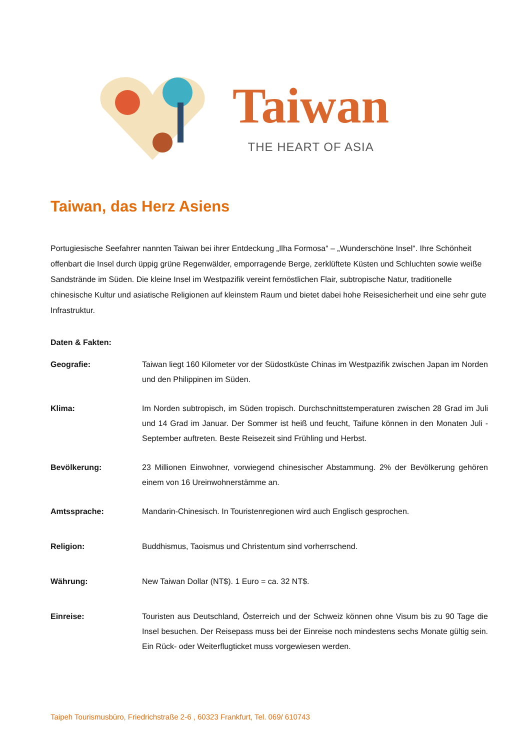Taiwan
THE HEART OF ASIA
Taiwan, das Herz Asiens
Portugiesische Seefahrer nannten Taiwan bei ihrer Entdeckung „Ilha Formosa“ – „Wunderschöne Insel“. Ihre Schönheit offenbart die Insel durch üppig grüne Regenwälder, emporragende Berge, zerklüftete Küsten und Schluchten sowie weiße Sandstrände im Süden. Die kleine Insel im Westpazifik vereint fernöstlichen Flair, subtropische Natur, traditionelle chinesische Kultur und asiatische Religionen auf kleinstem Raum und bietet dabei hohe Reisesicherheit und eine sehr gute Infrastruktur.
Daten & Fakten:
Geografie: Taiwan liegt 160 Kilometer vor der Südostküste Chinas im Westpazifik zwischen Japan im Norden und den Philippinen im Süden.
Klima: Im Norden subtropisch, im Süden tropisch. Durchschnittstemperaturen zwischen 28 Grad im Juli und 14 Grad im Januar. Der Sommer ist heiß und feucht, Taifune können in den Monaten Juli - September auftreten. Beste Reisezeit sind Frühling und Herbst.
Bevölkerung: 23 Millionen Einwohner, vorwiegend chinesischer Abstammung. 2% der Bevölkerung gehören einem von 16 Ureinwohnerstämme an.
Amtssprache: Mandarin-Chinesisch. In Touristenregionen wird auch Englisch gesprochen.
Religion: Buddhismus, Taoismus und Christentum sind vorherrschend.
Währung: New Taiwan Dollar (NT$). 1 Euro = ca. 32 NT$.
Einreise: Touristen aus Deutschland, Österreich und der Schweiz können ohne Visum bis zu 90 Tage die Insel besuchen. Der Reisepass muss bei der Einreise noch mindestens sechs Monate gültig sein. Ein Rück- oder Weiterflugticket muss vorgewiesen werden.
Taipeh Tourismusbüro, Friedrichstraße 2-6 , 60323 Frankfurt, Tel. 069/ 610743